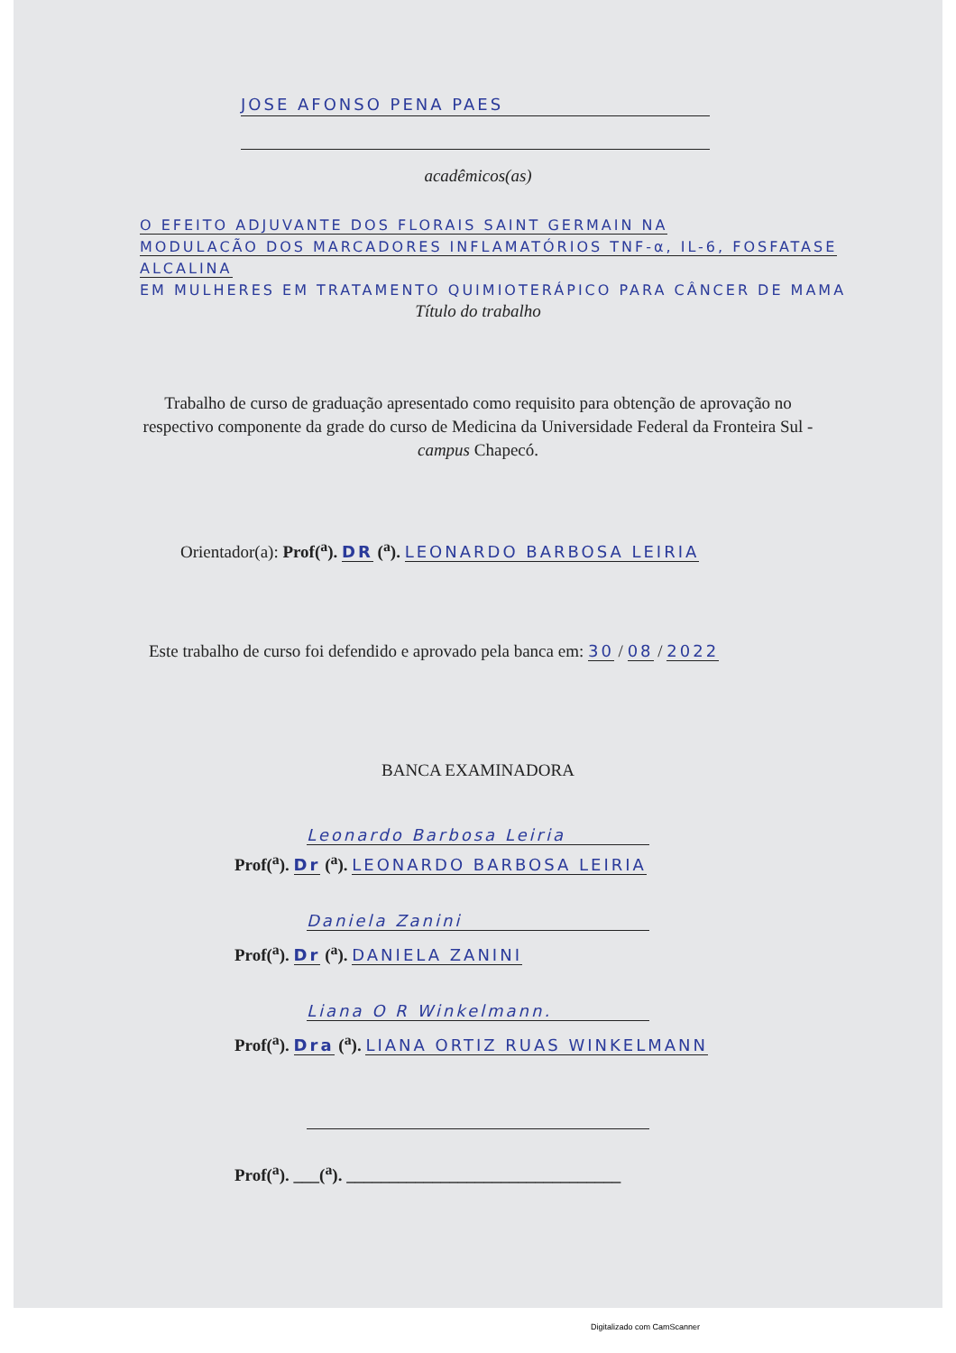JOSE AFONSO PENA PAES
acadêmicos(as)
O EFEITO ADJUVANTE DOS FLORAIS SAINT GERMAIN NA
MODULACÃO DOS MARCADORES INFLAMATÓRIOS TNF-α, IL-6, FOSFATASE ALCALINA
EM MULHERES EM TRATAMENTO QUIMIOTERÁPICO PARA CÂNCER DE MAMA
Título do trabalho
Trabalho de curso de graduação apresentado como requisito para obtenção de aprovação no respectivo componente da grade do curso de Medicina da Universidade Federal da Fronteira Sul - campus Chapecó.
Orientador(a): Prof(<sup>a</sup>). DR (<sup>a</sup>). LEONARDO BARBOSA LEIRIA
Este trabalho de curso foi defendido e aprovado pela banca em: 30 / 08 / 2022
BANCA EXAMINADORA
Leonardo Barbosa Leiria
Prof(<sup>a</sup>). Dr (<sup>a</sup>). LEONARDO BARBOSA LEIRIA
Daniela Zanini
Prof(<sup>a</sup>). Dr (<sup>a</sup>). DANIELA ZANINI
Liana O R Winkelmann.
Prof(<sup>a</sup>). Dra (<sup>a</sup>). LIANA ORTIZ RUAS WINKELMANN
Prof(<sup>a</sup>). ___(<sup>a</sup>). ________________________________
Digitalizado com CamScanner